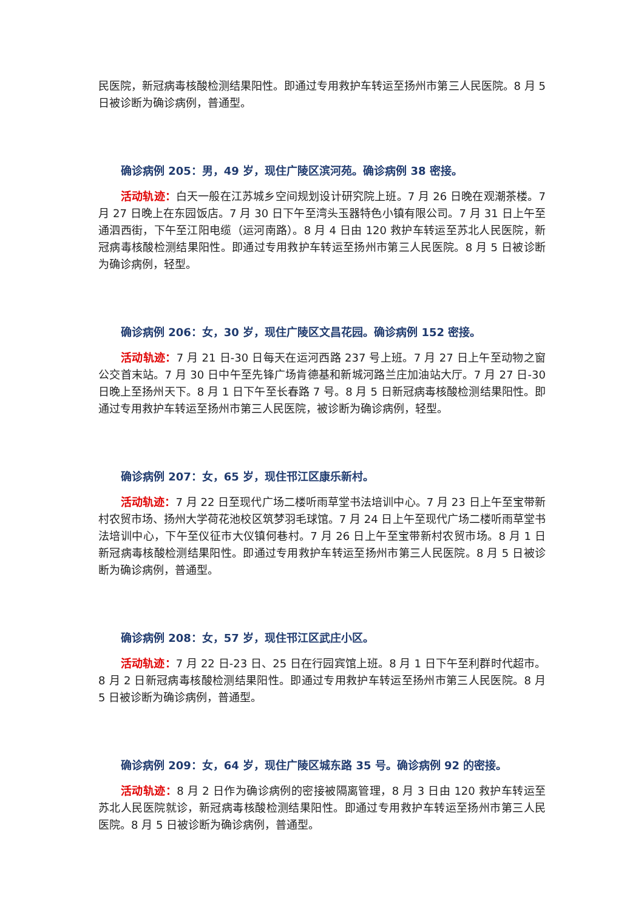民医院，新冠病毒核酸检测结果阳性。即通过专用救护车转运至扬州市第三人民医院。8 月 5 日被诊断为确诊病例，普通型。
确诊病例 205：男，49 岁，现住广陵区滨河苑。确诊病例 38 密接。
活动轨迹：白天一般在江苏城乡空间规划设计研究院上班。7 月 26 日晚在观潮茶楼。7 月 27 日晚上在东园饭店。7 月 30 日下午至湾头玉器特色小镇有限公司。7 月 31 日上午至通泗西街，下午至江阳电缆（运河南路）。8 月 4 日由 120 救护车转运至苏北人民医院，新冠病毒核酸检测结果阳性。即通过专用救护车转运至扬州市第三人民医院。8 月 5 日被诊断为确诊病例，轻型。
确诊病例 206：女，30 岁，现住广陵区文昌花园。确诊病例 152 密接。
活动轨迹：7 月 21 日-30 日每天在运河西路 237 号上班。7 月 27 日上午至动物之窗公交首末站。7 月 30 日中午至先锋广场肯德基和新城河路兰庄加油站大厅。7 月 27 日-30 日晚上至扬州天下。8 月 1 日下午至长春路 7 号。8 月 5 日新冠病毒核酸检测结果阳性。即通过专用救护车转运至扬州市第三人民医院，被诊断为确诊病例，轻型。
确诊病例 207：女，65 岁，现住邗江区康乐新村。
活动轨迹：7 月 22 日至现代广场二楼听雨草堂书法培训中心。7 月 23 日上午至宝带新村农贸市场、扬州大学荷花池校区筑梦羽毛球馆。7 月 24 日上午至现代广场二楼听雨草堂书法培训中心，下午至仪征市大仪镇何巷村。7 月 26 日上午至宝带新村农贸市场。8 月 1 日新冠病毒核酸检测结果阳性。即通过专用救护车转运至扬州市第三人民医院。8 月 5 日被诊断为确诊病例，普通型。
确诊病例 208：女，57 岁，现住邗江区武庄小区。
活动轨迹：7 月 22 日-23 日、25 日在行园宾馆上班。8 月 1 日下午至利群时代超市。8 月 2 日新冠病毒核酸检测结果阳性。即通过专用救护车转运至扬州市第三人民医院。8 月 5 日被诊断为确诊病例，普通型。
确诊病例 209：女，64 岁，现住广陵区城东路 35 号。确诊病例 92 的密接。
活动轨迹：8 月 2 日作为确诊病例的密接被隔离管理，8 月 3 日由 120 救护车转运至苏北人民医院就诊，新冠病毒核酸检测结果阳性。即通过专用救护车转运至扬州市第三人民医院。8 月 5 日被诊断为确诊病例，普通型。